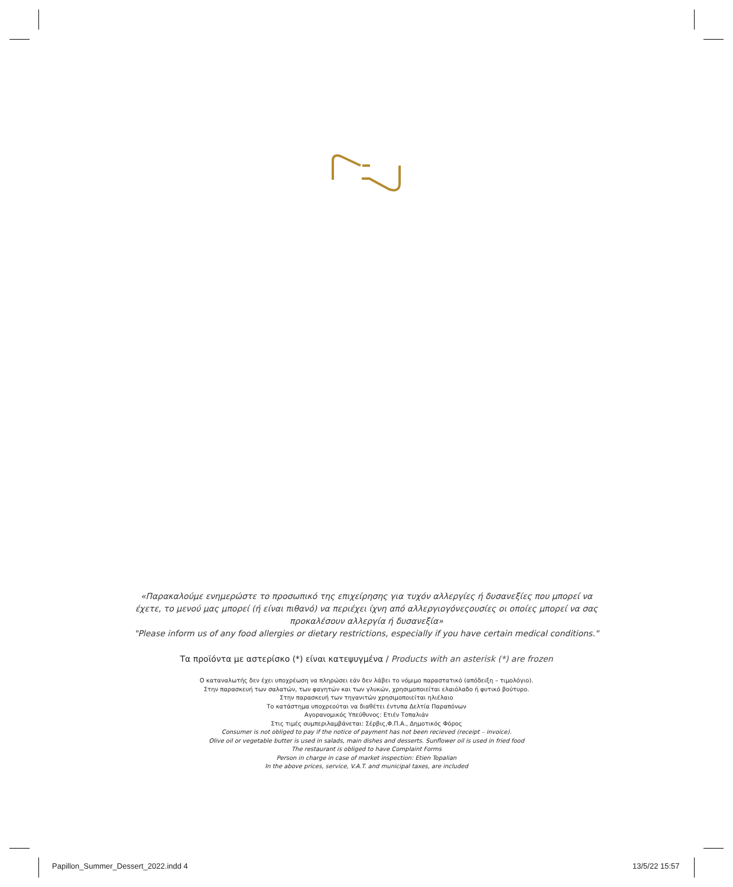«Παρακαλούμε ενημερώστε το προσωπικό της επιχείρησης για τυχόν αλλεργίες ή δυσανεξίες που μπορεί να
έχετε, το μενού μας μπορεί (ή είναι πιθανό) να περιέχει ίχνη από αλλεργιογόνεςουσίες οι οποίες μπορεί να σας
προκαλέσουν αλλεργία ή δυσανεξία»
"Please inform us of any food allergies or dietary restrictions, especially if you have certain medical conditions."
Τα προϊόντα με αστερίσκο (*) είναι κατεψυγμένα / Products with an asterisk (*) are frozen
Ο καταναλωτής δεν έχει υποχρέωση να πληρώσει εάν δεν λάβει το νόμιμο παραστατικό (απόδειξη – τιμολόγιο).
Στην παρασκευή των σαλατών, των φαγητών και των γλυκών, χρησιμοποιείται ελαιόλαδο ή φυτικό βούτυρο.
Στην παρασκευή των τηγανιτών χρησιμοποιείται ηλιέλαιο
Το κατάστημα υποχρεούται να διαθέτει έντυπα Δελτία Παραπόνων
Αγορανομικός Υπεύθυνος: Ετιέν Τοπαλιάν
Στις τιμές συμπεριλαμβάνεται: Σέρβις,Φ.Π.Α., Δημοτικός Φόρος
Consumer is not obliged to pay if the notice of payment has not been recieved (receipt – invoice).
Olive oil or vegetable butter is used in salads, main dishes and desserts. Sunflower oil is used in fried food
The restaurant is obliged to have Complaint Forms
Person in charge in case of market inspection: Etien Topalian
In the above prices, service, V.A.T. and municipal taxes, are included
Papillon_Summer_Dessert_2022.indd 4
13/5/22 15:57